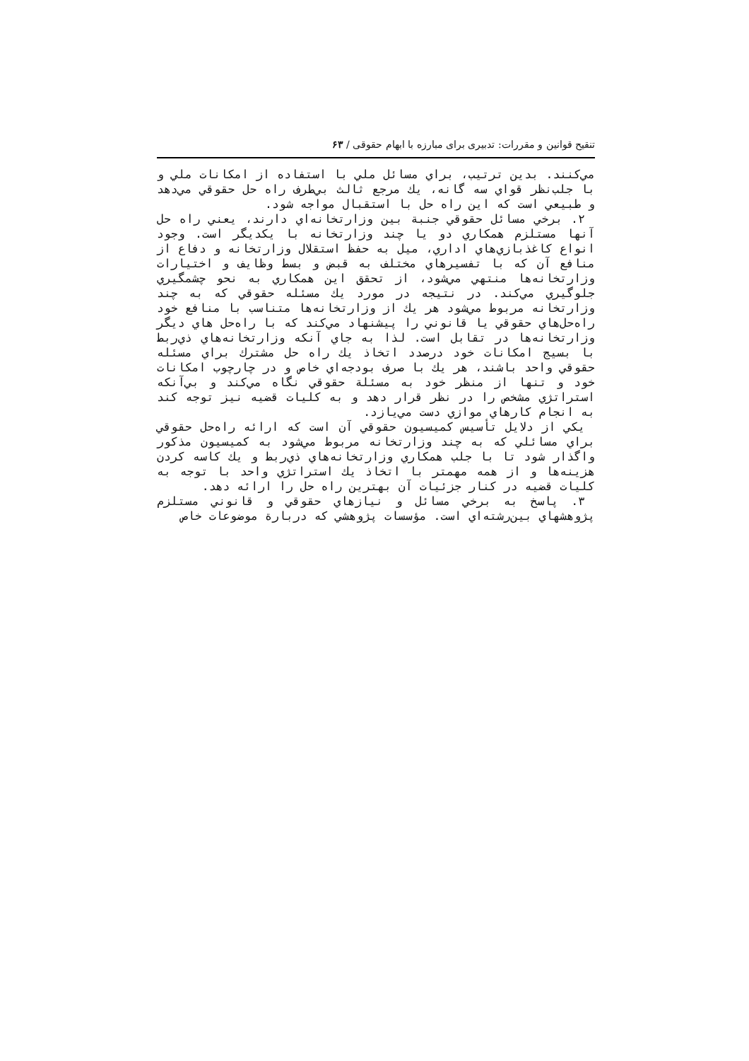تنقیح قوانین و مقررات: تدبیری برای مبارزه با ابهام حقوقی / ۶۳
مي‌كنند. بدين ترتيب، براي مسائل ملي با استفاده از امكانات ملي و با جلب‌نظر قواي سه گانه، يك مرجع ثالث بي‌طرف راه حل حقوقي مي‌دهد و طبيعي است كه اين راه حل با استقبال مواجه شود.
۲. برخي مسائل حقوقي جنبة بين وزارتخانه‌اي دارند، يعني راه حل آنها مستلزم همكاري دو يا چند وزارتخانه با يكديگر است. وجود انواع كاغذبازي‌هاي اداري، ميل به حفظ استقلال وزارتخانه و دفاع از منافع آن كه با تفسيرهاي مختلف به قبض و بسط وظايف و اختيارات وزارتخانه‌ها منتهي مي‌شود، از تحقق اين همكاري به نحو چشمگيري جلوگيري مي‌كند. در نتيجه در مورد يك مسئله حقوقي كه به چند وزارتخانه مربوط مي‌شود هر يك از وزارتخانه‌ها متناسب با منافع خود راه‌حل‌هاي حقوقي يا قانوني را پيشنهاد مي‌كند كه با راه‌حل هاي ديگر وزارتخانه‌ها در تقابل است. لذا به جاي آنكه وزارتخانه‌هاي ذي‌ربط با بسيج امكانات خود درصدد اتخاذ يك راه حل مشترك براي مسئله حقوقي واحد باشند، هر يك با صرف بودجه‌اي خاص و در چارچوب امكانات خود و تنها از منظر خود به مسئلة حقوقي نگاه مي‌كند و بي‌آنكه استراتژي مشخص را در نظر قرار دهد و به كليات قضيه نيز توجه كند به انجام كارهاي موازي دست مي‌يازد.
يكي از دلايل تأسيس كميسيون حقوقي آن است كه ارائه راه‌حل حقوقي براي مسائلي كه به چند وزارتخانه مربوط مي‌شود به كميسيون مذكور واگذار شود تا با جلب همكاري وزارتخانه‌هاي ذي‌ربط و يك كاسه كردن هزينه‌ها و از همه مهمتر با اتخاذ يك استراتژي واحد با توجه به كليات قضيه در كنار جزئيات آن بهترين راه حل را ارائه دهد.
۳. پاسخ به برخي مسائل و نيازهاي حقوقي و قانوني مستلزم پژوهشهاي بين‌رشته‌اي است. مؤسسات پژوهشي كه دربارة موضوعات خاص